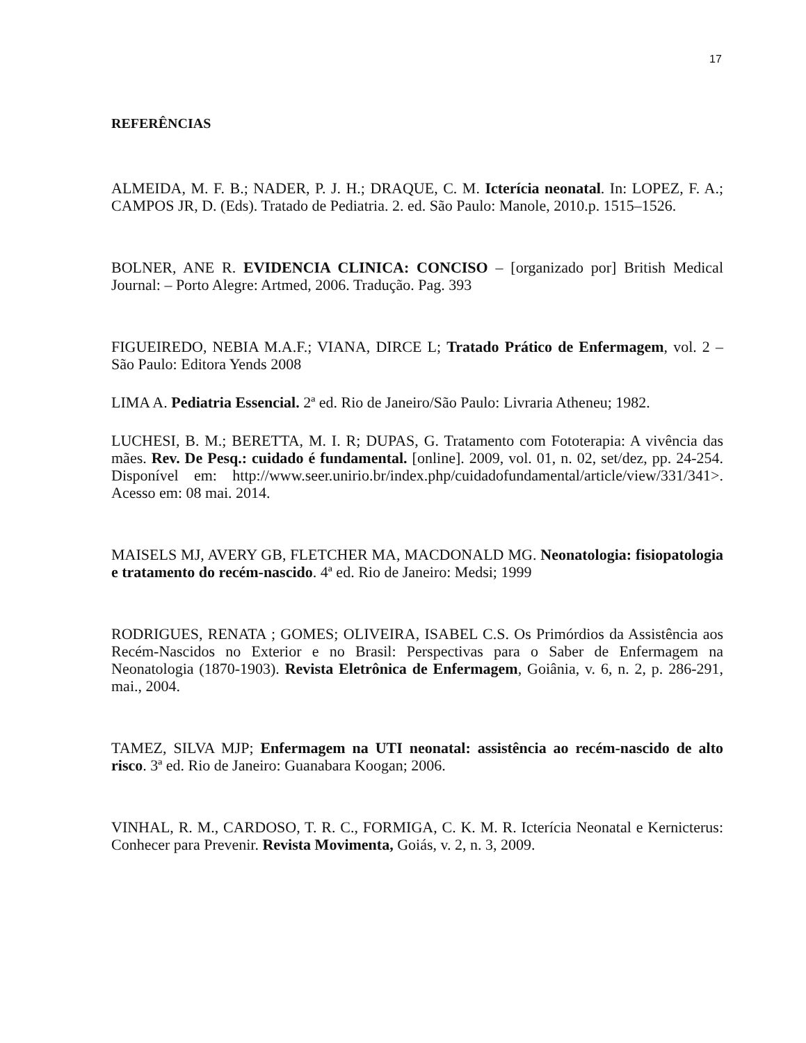17
REFERÊNCIAS
ALMEIDA, M. F. B.; NADER, P. J. H.; DRAQUE, C. M. Icterícia neonatal. In: LOPEZ, F. A.; CAMPOS JR, D. (Eds). Tratado de Pediatria. 2. ed. São Paulo: Manole, 2010.p. 1515–1526.
BOLNER, ANE R. EVIDENCIA CLINICA: CONCISO – [organizado por] British Medical Journal: – Porto Alegre: Artmed, 2006. Tradução. Pag. 393
FIGUEIREDO, NEBIA M.A.F.; VIANA, DIRCE L; Tratado Prático de Enfermagem, vol. 2 – São Paulo: Editora Yends 2008
LIMA A. Pediatria Essencial. 2ª ed. Rio de Janeiro/São Paulo: Livraria Atheneu; 1982.
LUCHESI, B. M.; BERETTA, M. I. R; DUPAS, G. Tratamento com Fototerapia: A vivência das mães. Rev. De Pesq.: cuidado é fundamental. [online]. 2009, vol. 01, n. 02, set/dez, pp. 24-254. Disponível em: http://www.seer.unirio.br/index.php/cuidadofundamental/article/view/331/341>. Acesso em: 08 mai. 2014.
MAISELS MJ, AVERY GB, FLETCHER MA, MACDONALD MG. Neonatologia: fisiopatologia e tratamento do recém-nascido. 4ª ed. Rio de Janeiro: Medsi; 1999
RODRIGUES, RENATA ; GOMES; OLIVEIRA, ISABEL C.S. Os Primórdios da Assistência aos Recém-Nascidos no Exterior e no Brasil: Perspectivas para o Saber de Enfermagem na Neonatologia (1870-1903). Revista Eletrônica de Enfermagem, Goiânia, v. 6, n. 2, p. 286-291, mai., 2004.
TAMEZ, SILVA MJP; Enfermagem na UTI neonatal: assistência ao recém-nascido de alto risco. 3ª ed. Rio de Janeiro: Guanabara Koogan; 2006.
VINHAL, R. M., CARDOSO, T. R. C., FORMIGA, C. K. M. R. Icterícia Neonatal e Kernicterus: Conhecer para Prevenir. Revista Movimenta, Goiás, v. 2, n. 3, 2009.